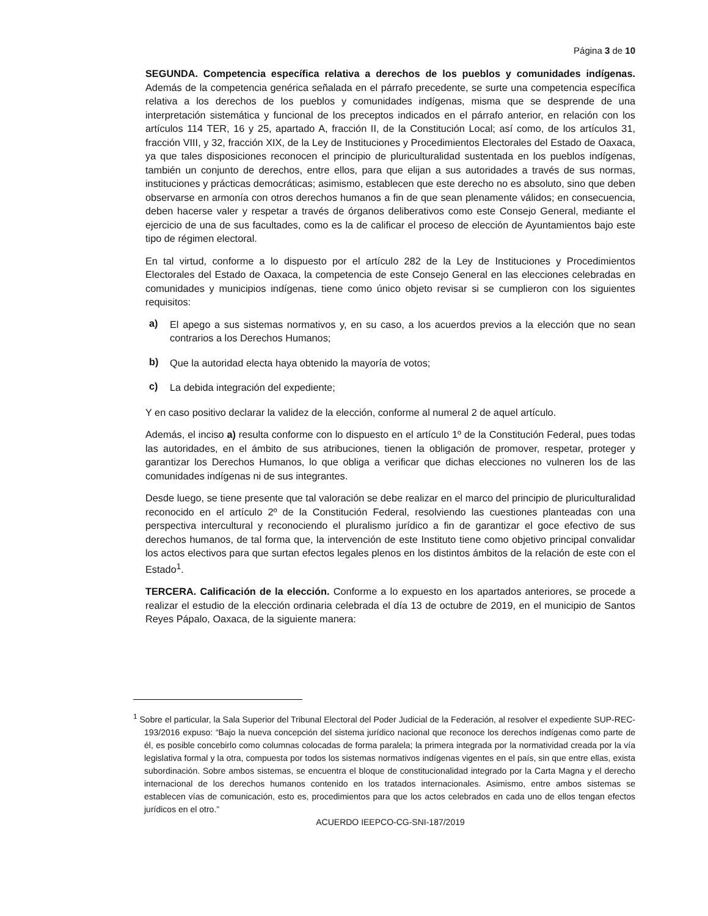Página 3 de 10
SEGUNDA. Competencia específica relativa a derechos de los pueblos y comunidades indígenas. Además de la competencia genérica señalada en el párrafo precedente, se surte una competencia específica relativa a los derechos de los pueblos y comunidades indígenas, misma que se desprende de una interpretación sistemática y funcional de los preceptos indicados en el párrafo anterior, en relación con los artículos 114 TER, 16 y 25, apartado A, fracción II, de la Constitución Local; así como, de los artículos 31, fracción VIII, y 32, fracción XIX, de la Ley de Instituciones y Procedimientos Electorales del Estado de Oaxaca, ya que tales disposiciones reconocen el principio de pluriculturalidad sustentada en los pueblos indígenas, también un conjunto de derechos, entre ellos, para que elijan a sus autoridades a través de sus normas, instituciones y prácticas democráticas; asimismo, establecen que este derecho no es absoluto, sino que deben observarse en armonía con otros derechos humanos a fin de que sean plenamente válidos; en consecuencia, deben hacerse valer y respetar a través de órganos deliberativos como este Consejo General, mediante el ejercicio de una de sus facultades, como es la de calificar el proceso de elección de Ayuntamientos bajo este tipo de régimen electoral.
En tal virtud, conforme a lo dispuesto por el artículo 282 de la Ley de Instituciones y Procedimientos Electorales del Estado de Oaxaca, la competencia de este Consejo General en las elecciones celebradas en comunidades y municipios indígenas, tiene como único objeto revisar si se cumplieron con los siguientes requisitos:
a) El apego a sus sistemas normativos y, en su caso, a los acuerdos previos a la elección que no sean contrarios a los Derechos Humanos;
b) Que la autoridad electa haya obtenido la mayoría de votos;
c) La debida integración del expediente;
Y en caso positivo declarar la validez de la elección, conforme al numeral 2 de aquel artículo.
Además, el inciso a) resulta conforme con lo dispuesto en el artículo 1º de la Constitución Federal, pues todas las autoridades, en el ámbito de sus atribuciones, tienen la obligación de promover, respetar, proteger y garantizar los Derechos Humanos, lo que obliga a verificar que dichas elecciones no vulneren los de las comunidades indígenas ni de sus integrantes.
Desde luego, se tiene presente que tal valoración se debe realizar en el marco del principio de pluriculturalidad reconocido en el artículo 2º de la Constitución Federal, resolviendo las cuestiones planteadas con una perspectiva intercultural y reconociendo el pluralismo jurídico a fin de garantizar el goce efectivo de sus derechos humanos, de tal forma que, la intervención de este Instituto tiene como objetivo principal convalidar los actos electivos para que surtan efectos legales plenos en los distintos ámbitos de la relación de este con el Estado<sup>1</sup>.
TERCERA. Calificación de la elección. Conforme a lo expuesto en los apartados anteriores, se procede a realizar el estudio de la elección ordinaria celebrada el día 13 de octubre de 2019, en el municipio de Santos Reyes Pápalo, Oaxaca, de la siguiente manera:
<sup>1</sup> Sobre el particular, la Sala Superior del Tribunal Electoral del Poder Judicial de la Federación, al resolver el expediente SUP-REC-193/2016 expuso: “Bajo la nueva concepción del sistema jurídico nacional que reconoce los derechos indígenas como parte de él, es posible concebirlo como columnas colocadas de forma paralela; la primera integrada por la normatividad creada por la vía legislativa formal y la otra, compuesta por todos los sistemas normativos indígenas vigentes en el país, sin que entre ellas, exista subordinación. Sobre ambos sistemas, se encuentra el bloque de constitucionalidad integrado por la Carta Magna y el derecho internacional de los derechos humanos contenido en los tratados internacionales. Asimismo, entre ambos sistemas se establecen vías de comunicación, esto es, procedimientos para que los actos celebrados en cada uno de ellos tengan efectos jurídicos en el otro.”
ACUERDO IEEPCO-CG-SNI-187/2019